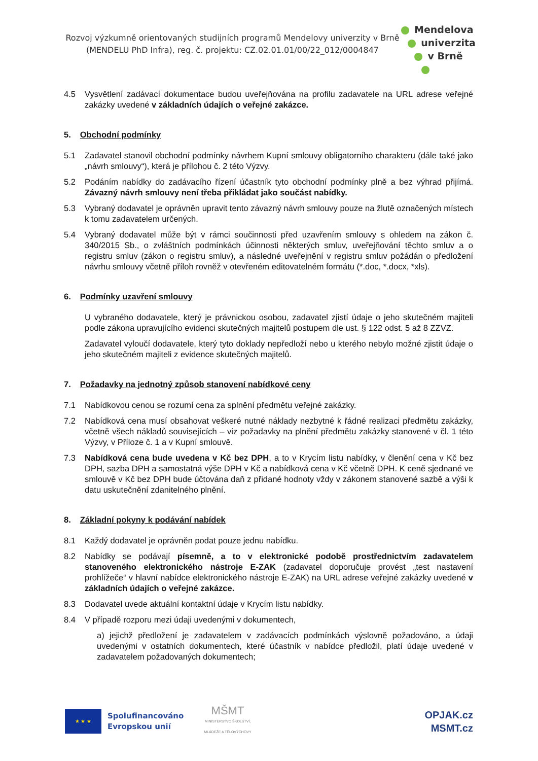Rozvoj výzkumně orientovaných studijních programů Mendelovy univerzity v Brně
(MENDELU PhD Infra), reg. č. projektu: CZ.02.01.01/00/22_012/0004847
Mendelova
univerzita
v Brně
4.5 Vysvětlení zadávací dokumentace budou uveřejňována na profilu zadavatele na URL adrese veřejné zakázky uvedené v základních údajích o veřejné zakázce.
5. Obchodní podmínky
5.1 Zadavatel stanovil obchodní podmínky návrhem Kupní smlouvy obligatorního charakteru (dále také jako „návrh smlouvy“), která je přílohou č. 2 této Výzvy.
5.2 Podáním nabídky do zadávacího řízení účastník tyto obchodní podmínky plně a bez výhrad přijímá. Závazný návrh smlouvy není třeba přikládat jako součást nabídky.
5.3 Vybraný dodavatel je oprávněn upravit tento závazný návrh smlouvy pouze na žlutě označených místech k tomu zadavatelem určených.
5.4 Vybraný dodavatel může být v rámci součinnosti před uzavřením smlouvy s ohledem na zákon č. 340/2015 Sb., o zvláštních podmínkách účinnosti některých smluv, uveřejňování těchto smluv a o registru smluv (zákon o registru smluv), a následné uveřejnění v registru smluv požádán o předložení návrhu smlouvy včetně příloh rovněž v otevřeném editovatelném formátu (*.doc, *.docx, *xls).
6. Podmínky uzavření smlouvy
U vybraného dodavatele, který je právnickou osobou, zadavatel zjistí údaje o jeho skutečném majiteli podle zákona upravujícího evidenci skutečných majitelů postupem dle ust. § 122 odst. 5 až 8 ZZVZ.
Zadavatel vyloučí dodavatele, který tyto doklady nepředloží nebo u kterého nebylo možné zjistit údaje o jeho skutečném majiteli z evidence skutečných majitelů.
7. Požadavky na jednotný způsob stanovení nabídkové ceny
7.1 Nabídkovou cenou se rozumí cena za splnění předmětu veřejné zakázky.
7.2 Nabídková cena musí obsahovat veškeré nutné náklady nezbytné k řádné realizaci předmětu zakázky, včetně všech nákladů souvisejících – viz požadavky na plnění předmětu zakázky stanovené v čl. 1 této Výzvy, v Příloze č. 1 a v Kupní smlouvě.
7.3 Nabídková cena bude uvedena v Kč bez DPH, a to v Krycím listu nabídky, v členění cena v Kč bez DPH, sazba DPH a samostatná výše DPH v Kč a nabídková cena v Kč včetně DPH. K ceně sjednané ve smlouvě v Kč bez DPH bude účtována daň z přidané hodnoty vždy v zákonem stanovené sazbě a výši k datu uskutečnění zdanitelného plnění.
8. Základní pokyny k podávání nabídek
8.1 Každý dodavatel je oprávněn podat pouze jednu nabídku.
8.2 Nabídky se podávají písemně, a to v elektronické podobě prostřednictvím zadavatelem stanoveného elektronického nástroje E-ZAK (zadavatel doporučuje provést „test nastavení prohlížeče“ v hlavní nabídce elektronického nástroje E-ZAK) na URL adrese veřejné zakázky uvedené v základních údajích o veřejné zakázce.
8.3 Dodavatel uvede aktuální kontaktní údaje v Krycím listu nabídky.
8.4 V případě rozporu mezi údaji uvedenými v dokumentech,
a) jejichž předložení je zadavatelem v zadávacích podmínkách výslovně požadováno, a údaji uvedenými v ostatních dokumentech, které účastník v nabídce předložil, platí údaje uvedené v zadavatelem požadovaných dokumentech;
★ ★ ★
Spolufinancováno
Evropskou unií
MŠMT
MINISTERSTVO ŠKOLSTVÍ,
MLÁDEŽE A TĚLOVÝCHOVY
OPJAK.cz
MSMT.cz